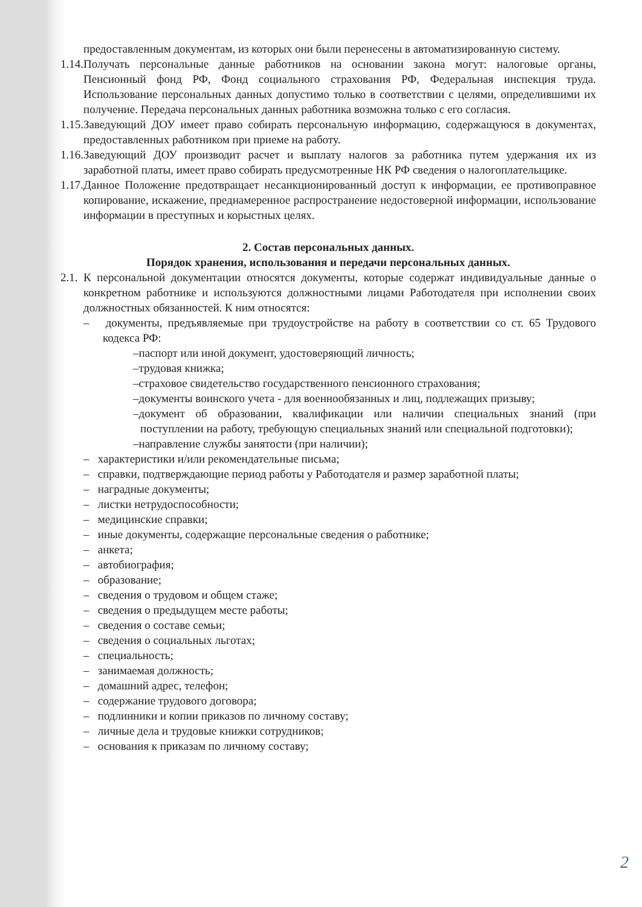предоставленным документам, из которых они были перенесены в автоматизированную систему.
1.14. Получать персональные данные работников на основании закона могут: налоговые органы, Пенсионный фонд РФ, Фонд социального страхования РФ, Федеральная инспекция труда. Использование персональных данных допустимо только в соответствии с целями, определившими их получение. Передача персональных данных работника возможна только с его согласия.
1.15. Заведующий ДОУ имеет право собирать персональную информацию, содержащуюся в документах, предоставленных работником при приеме на работу.
1.16. Заведующий ДОУ производит расчет и выплату налогов за работника путем удержания их из заработной платы, имеет право собирать предусмотренные НК РФ сведения о налогоплательщике.
1.17. Данное Положение предотвращает несанкционированный доступ к информации, ее противоправное копирование, искажение, преднамеренное распространение недостоверной информации, использование информации в преступных и корыстных целях.
2. Состав персональных данных.
Порядок хранения, использования и передачи персональных данных.
2.1. К персональной документации относятся документы, которые содержат индивидуальные данные о конкретном работнике и используются должностными лицами Работодателя при исполнении своих должностных обязанностей. К ним относятся:
– документы, предъявляемые при трудоустройстве на работу в соответствии со ст. 65 Трудового кодекса РФ:
–паспорт или иной документ, удостоверяющий личность;
–трудовая книжка;
–страховое свидетельство государственного пенсионного страхования;
–документы воинского учета - для военнообязанных и лиц, подлежащих призыву;
–документ об образовании, квалификации или наличии специальных знаний (при поступлении на работу, требующую специальных знаний или специальной подготовки);
–направление службы занятости (при наличии);
– характеристики и/или рекомендательные письма;
– справки, подтверждающие период работы у Работодателя и размер заработной платы;
– наградные документы;
– листки нетрудоспособности;
– медицинские справки;
– иные документы, содержащие персональные сведения о работнике;
– анкета;
– автобиография;
– образование;
– сведения о трудовом и общем стаже;
– сведения о предыдущем месте работы;
– сведения о составе семьи;
– сведения о социальных льготах;
– специальность;
– занимаемая должность;
– домашний адрес, телефон;
– содержание трудового договора;
– подлинники и копии приказов по личному составу;
– личные дела и трудовые книжки сотрудников;
– основания к приказам по личному составу;
2